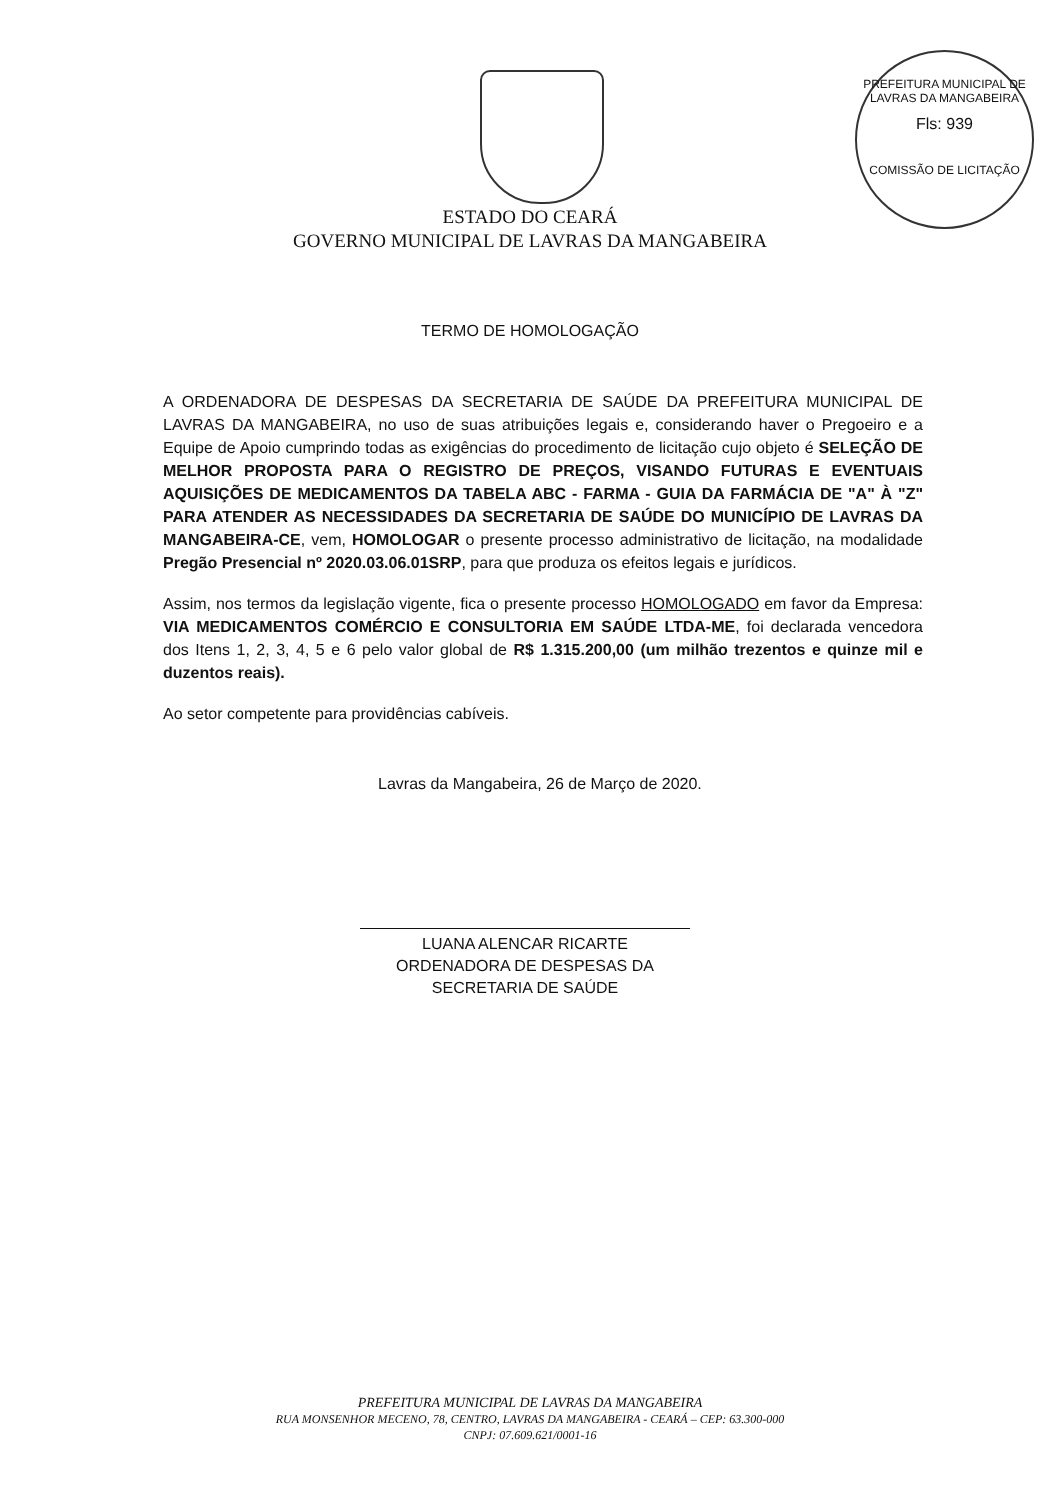PREFEITURA MUNICIPAL DE LAVRAS DA MANGABEIRA
Fls: 939
COMISSÃO DE LICITAÇÃO
ESTADO DO CEARÁ
GOVERNO MUNICIPAL DE LAVRAS DA MANGABEIRA
TERMO DE HOMOLOGAÇÃO
A ORDENADORA DE DESPESAS DA SECRETARIA DE SAÚDE DA PREFEITURA MUNICIPAL DE LAVRAS DA MANGABEIRA, no uso de suas atribuições legais e, considerando haver o Pregoeiro e a Equipe de Apoio cumprindo todas as exigências do procedimento de licitação cujo objeto é SELEÇÃO DE MELHOR PROPOSTA PARA O REGISTRO DE PREÇOS, VISANDO FUTURAS E EVENTUAIS AQUISIÇÕES DE MEDICAMENTOS DA TABELA ABC - FARMA - GUIA DA FARMÁCIA DE "A" À "Z" PARA ATENDER AS NECESSIDADES DA SECRETARIA DE SAÚDE DO MUNICÍPIO DE LAVRAS DA MANGABEIRA-CE, vem, HOMOLOGAR o presente processo administrativo de licitação, na modalidade Pregão Presencial nº 2020.03.06.01SRP, para que produza os efeitos legais e jurídicos.
Assim, nos termos da legislação vigente, fica o presente processo HOMOLOGADO em favor da Empresa: VIA MEDICAMENTOS COMÉRCIO E CONSULTORIA EM SAÚDE LTDA-ME, foi declarada vencedora dos Itens 1, 2, 3, 4, 5 e 6 pelo valor global de R$ 1.315.200,00 (um milhão trezentos e quinze mil e duzentos reais).
Ao setor competente para providências cabíveis.
Lavras da Mangabeira, 26 de Março de 2020.
LUANA ALENCAR RICARTE
ORDENADORA DE DESPESAS DA
SECRETARIA DE SAÚDE
PREFEITURA MUNICIPAL DE LAVRAS DA MANGABEIRA
RUA MONSENHOR MECENO, 78, CENTRO, LAVRAS DA MANGABEIRA - CEARÁ – CEP: 63.300-000
CNPJ: 07.609.621/0001-16